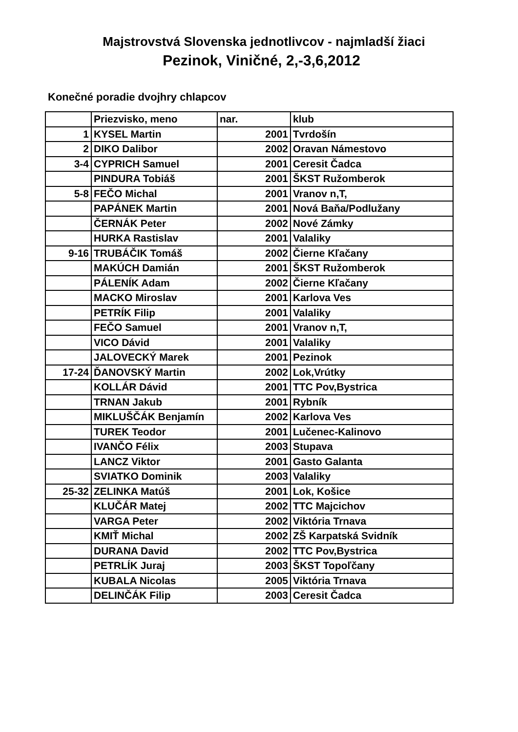Majstrovstvá Slovenska jednotlivcov - najmladší žiaci
Pezinok, Viničné, 2,-3,6,2012
Konečné poradie dvojhry chlapcov
| | Priezvisko, meno | nar. | klub |
| 1 | KYSEL Martin | 2001 | Tvrdošín |
| 2 | DIKO Dalibor | 2002 | Oravan Námestovo |
| 3-4 | CYPRICH Samuel | 2001 | Ceresit Čadca |
| | PINDURA Tobiáš | 2001 | ŠKST Ružomberok |
| 5-8 | FEČO Michal | 2001 | Vranov n,T, |
| | PAPÁNEK Martin | 2001 | Nová Baňa/Podlužany |
| | ČERNÁK Peter | 2002 | Nové Zámky |
| | HURKA Rastislav | 2001 | Valaliky |
| 9-16 | TRUBÁČIK Tomáš | 2002 | Čierne Kľačany |
| | MAKÚCH Damián | 2001 | ŠKST Ružomberok |
| | PÁLENÍK Adam | 2002 | Čierne Kľačany |
| | MACKO Miroslav | 2001 | Karlova Ves |
| | PETRÍK Filip | 2001 | Valaliky |
| | FEČO Samuel | 2001 | Vranov n,T, |
| | VICO Dávid | 2001 | Valaliky |
| | JALOVECKÝ Marek | 2001 | Pezinok |
| 17-24 | ĎANOVSKÝ Martin | 2002 | Lok,Vrútky |
| | KOLLÁR Dávid | 2001 | TTC Pov,Bystrica |
| | TRNAN Jakub | 2001 | Rybník |
| | MIKLUŠČÁK Benjamín | 2002 | Karlova Ves |
| | TUREK Teodor | 2001 | Lučenec-Kalinovo |
| | IVANČO Félix | 2003 | Stupava |
| | LANCZ Viktor | 2001 | Gasto Galanta |
| | SVIATKO Dominik | 2003 | Valaliky |
| 25-32 | ZELINKA Matúš | 2001 | Lok, Košice |
| | KLUČÁR Matej | 2002 | TTC Majcichov |
| | VARGA Peter | 2002 | Viktória Trnava |
| | KMIŤ Michal | 2002 | ZŠ Karpatská Svidník |
| | DURANA David | 2002 | TTC Pov,Bystrica |
| | PETRLÍK Juraj | 2003 | ŠKST Topoľčany |
| | KUBALA Nicolas | 2005 | Viktória Trnava |
| | DELINČÁK Filip | 2003 | Ceresit Čadca |